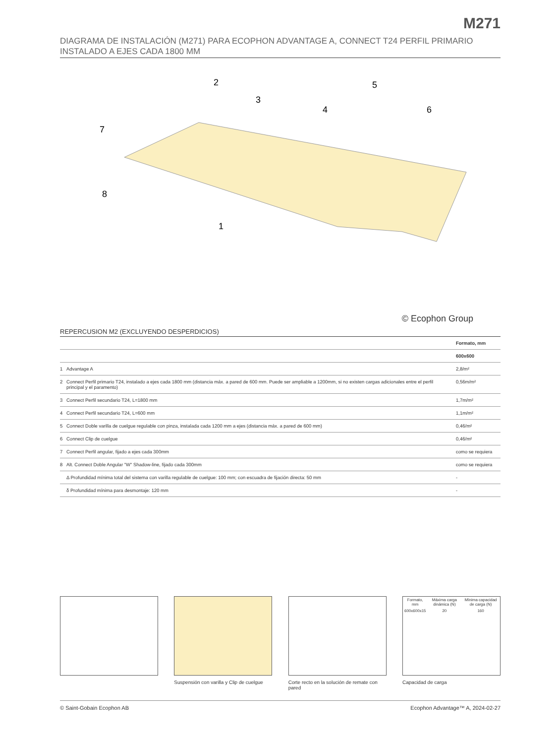M271
DIAGRAMA DE INSTALACIÓN (M271) PARA ECOPHON ADVANTAGE A, CONNECT T24 PERFIL PRIMARIO INSTALADO A EJES CADA 1800 MM
2
3
4
5
6
7
8
1
© Ecophon Group
REPERCUSION M2 (EXCLUYENDO DESPERDICIOS)
| | | Formato, mm |
| --- | --- | --- |
| | | 600x600 |
| 1 | Advantage A | 2,8/m² |
| 2 | Connect Perfil primario T24, instalado a ejes cada 1800 mm (distancia máx. a pared de 600 mm. Puede ser ampliable a 1200mm, si no existen cargas adicionales entre el perfil principal y el paramento) | 0,56m/m² |
| 3 | Connect Perfil secundario T24, L=1800 mm | 1,7m/m² |
| 4 | Connect Perfil secundario T24, L=600 mm | 1,1m/m² |
| 5 | Connect Doble varilla de cuelgue regulable con pinza, instalada cada 1200 mm a ejes (distancia máx. a pared de 600 mm) | 0,46/m² |
| 6 | Connect Clip de cuelgue | 0,46/m² |
| 7 | Connect Perfil angular, fijado a ejes cada 300mm | como se requiera |
| 8 | Alt. Connect Doble Angular "W" Shadow-line, fijado cada 300mm | como se requiera |
| | Δ Profundidad mínima total del sistema con varilla regulable de cuelgue: 100 mm; con escuadra de fijación directa: 50 mm | - |
| | δ Profundidad mínima para desmontaje: 120 mm | - |
Suspensión con varilla y Clip de cuelgue
Corte recto en la solución de remate con pared
| Formato, mm | Máxima carga dinámica (N) | Mínima capacidad de carga (N) |
| 600x600x15 | 20 | 160 |
Capacidad de carga
© Saint-Gobain Ecophon AB Ecophon Advantage™ A, 2024-02-27